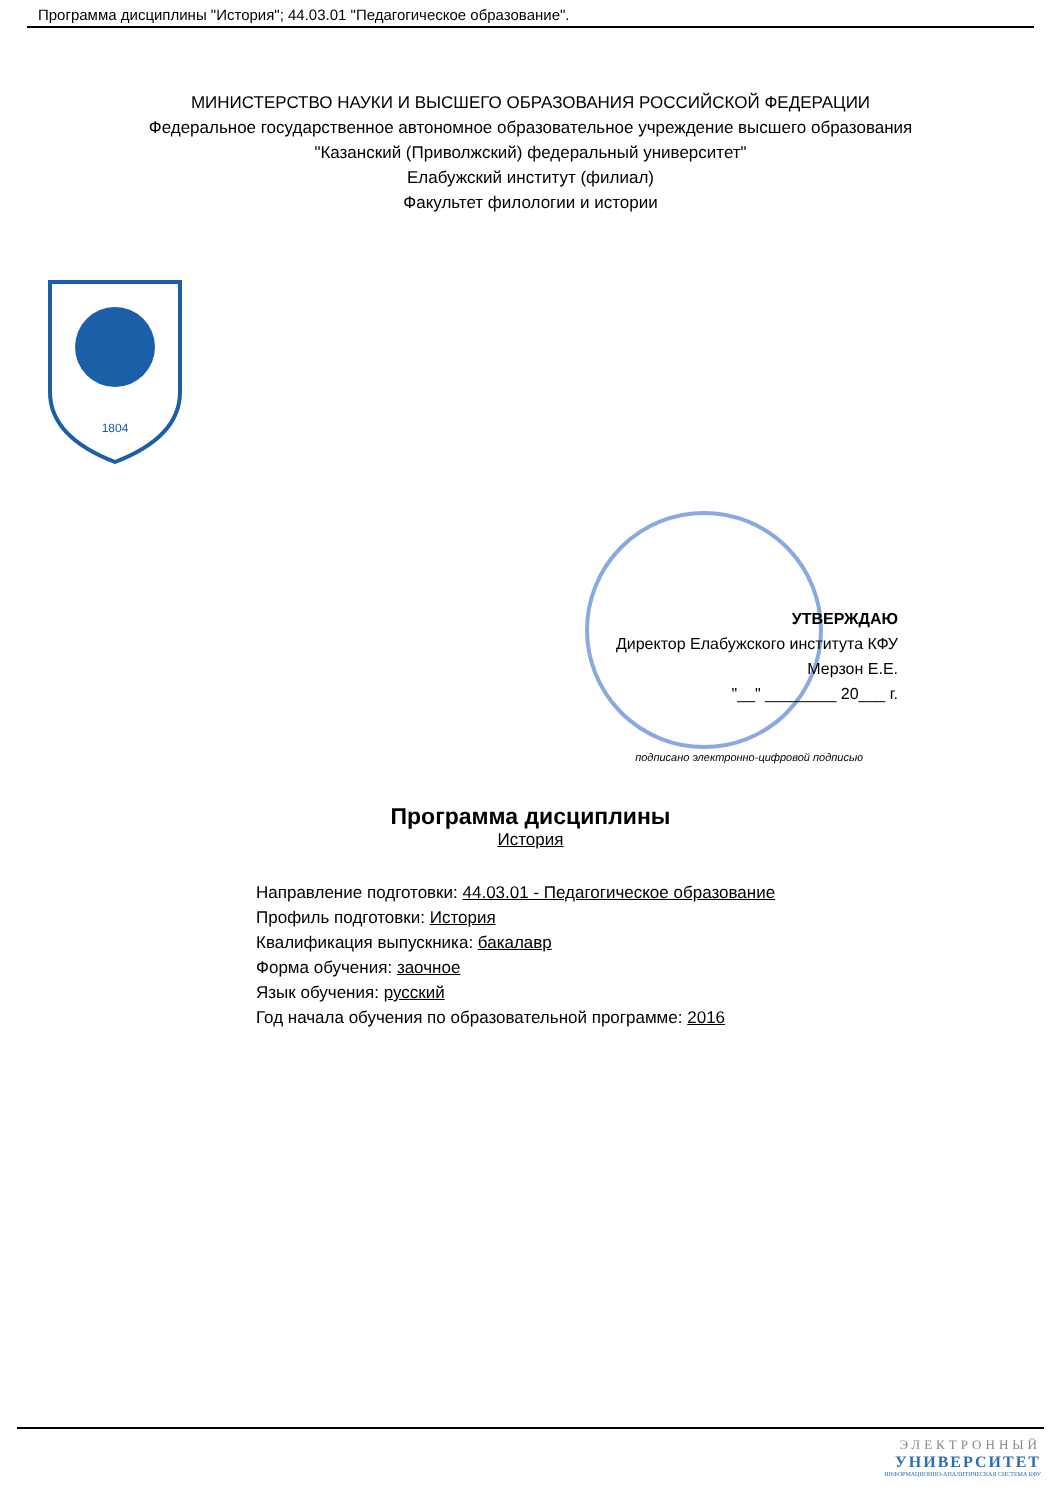Программа дисциплины "История"; 44.03.01 "Педагогическое образование".
МИНИСТЕРСТВО НАУКИ И ВЫСШЕГО ОБРАЗОВАНИЯ РОССИЙСКОЙ ФЕДЕРАЦИИ
Федеральное государственное автономное образовательное учреждение высшего образования
"Казанский (Приволжский) федеральный университет"
Елабужский институт (филиал)
Факультет филологии и истории
1804
УТВЕРЖДАЮ
Директор Елабужского института КФУ
Мерзон Е.Е.
"__" ________ 20___ г.
подписано электронно-цифровой подписью
Программа дисциплины
История
Направление подготовки: 44.03.01 - Педагогическое образование
Профиль подготовки: История
Квалификация выпускника: бакалавр
Форма обучения: заочное
Язык обучения: русский
Год начала обучения по образовательной программе: 2016
ЭЛЕКТРОННЫЙ
УНИВЕРСИТЕТ
ИНФОРМАЦИОННО-АНАЛИТИЧЕСКАЯ СИСТЕМА КФУ